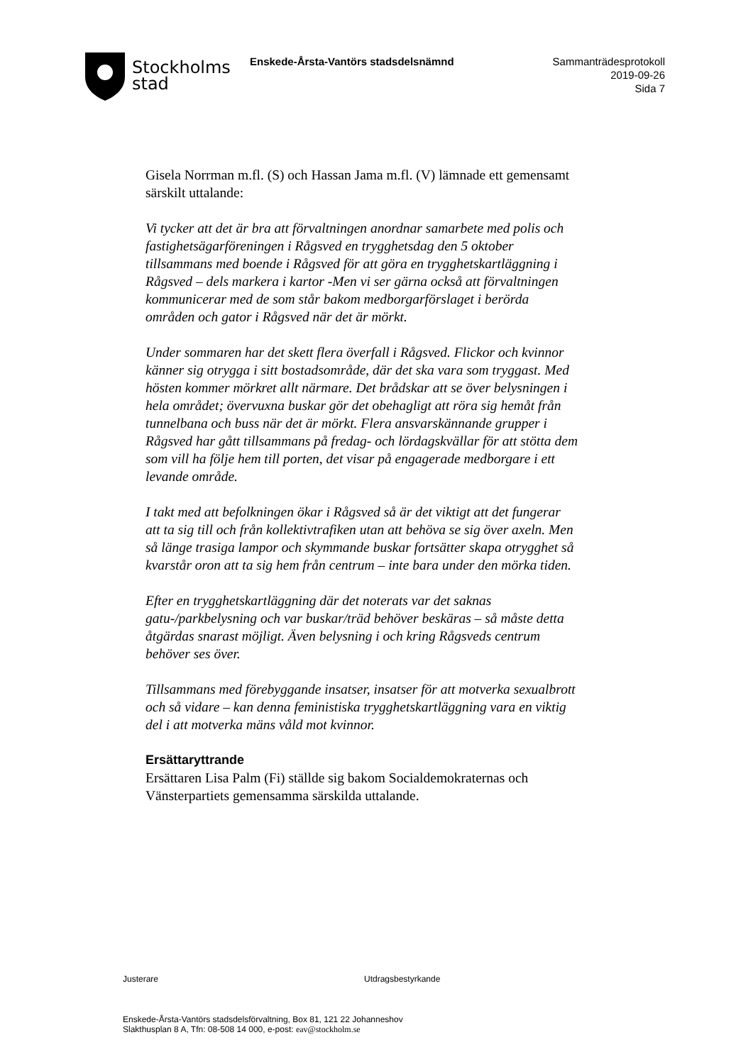Stockholms
stad
Enskede-Årsta-Vantörs stadsdelsnämnd
Sammanträdesprotokoll
2019-09-26
Sida 7
Gisela Norrman m.fl. (S) och Hassan Jama m.fl. (V) lämnade ett gemensamt särskilt uttalande:
Vi tycker att det är bra att förvaltningen anordnar samarbete med polis och fastighetsägarföreningen i Rågsved en trygghetsdag den 5 oktober tillsammans med boende i Rågsved för att göra en trygghetskartläggning i Rågsved – dels markera i kartor -Men vi ser gärna också att förvaltningen kommunicerar med de som står bakom medborgarförslaget i berörda områden och gator i Rågsved när det är mörkt.
Under sommaren har det skett flera överfall i Rågsved. Flickor och kvinnor känner sig otrygga i sitt bostadsområde, där det ska vara som tryggast. Med hösten kommer mörkret allt närmare. Det brådskar att se över belysningen i hela området; övervuxna buskar gör det obehagligt att röra sig hemåt från tunnelbana och buss när det är mörkt. Flera ansvarskännande grupper i Rågsved har gått tillsammans på fredag- och lördagskvällar för att stötta dem som vill ha följe hem till porten, det visar på engagerade medborgare i ett levande område.
I takt med att befolkningen ökar i Rågsved så är det viktigt att det fungerar att ta sig till och från kollektivtrafiken utan att behöva se sig över axeln. Men så länge trasiga lampor och skymmande buskar fortsätter skapa otrygghet så kvarstår oron att ta sig hem från centrum – inte bara under den mörka tiden.
Efter en trygghetskartläggning där det noterats var det saknas gatu-/parkbelysning och var buskar/träd behöver beskäras – så måste detta åtgärdas snarast möjligt. Även belysning i och kring Rågsveds centrum behöver ses över.
Tillsammans med förebyggande insatser, insatser för att motverka sexualbrott och så vidare – kan denna feministiska trygghetskartläggning vara en viktig del i att motverka mäns våld mot kvinnor.
Ersättaryttrande
Ersättaren Lisa Palm (Fi) ställde sig bakom Socialdemokraternas och Vänsterpartiets gemensamma särskilda uttalande.
Justerare Utdragsbestyrkande
Enskede-Årsta-Vantörs stadsdelsförvaltning, Box 81, 121 22 Johanneshov
Slakthusplan 8 A, Tfn: 08-508 14 000, e-post: eav@stockholm.se